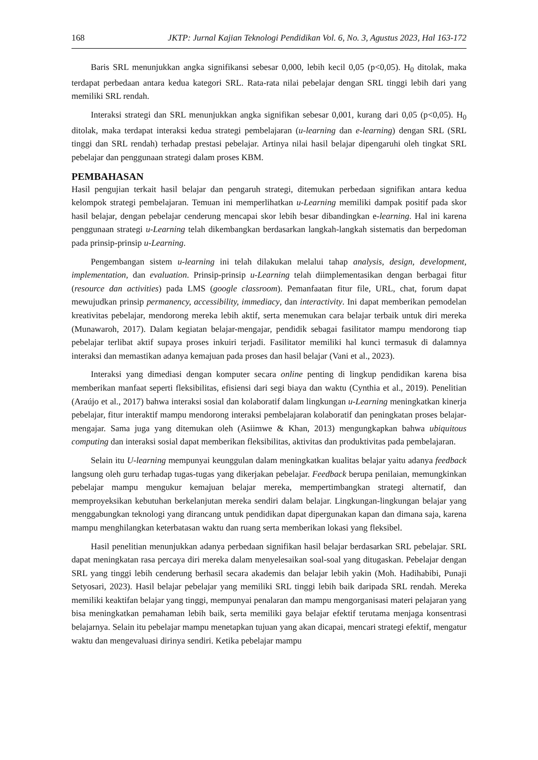168 JKTP: Jurnal Kajian Teknologi Pendidikan Vol. 6, No. 3, Agustus 2023, Hal 163-172
Baris SRL menunjukkan angka signifikansi sebesar 0,000, lebih kecil 0,05 (p<0,05). H<sub>0</sub> ditolak, maka terdapat perbedaan antara kedua kategori SRL. Rata-rata nilai pebelajar dengan SRL tinggi lebih dari yang memiliki SRL rendah.
Interaksi strategi dan SRL menunjukkan angka signifikan sebesar 0,001, kurang dari 0,05 (p<0,05). H<sub>0</sub> ditolak, maka terdapat interaksi kedua strategi pembelajaran (u-learning dan e-learning) dengan SRL (SRL tinggi dan SRL rendah) terhadap prestasi pebelajar. Artinya nilai hasil belajar dipengaruhi oleh tingkat SRL pebelajar dan penggunaan strategi dalam proses KBM.
PEMBAHASAN
Hasil pengujian terkait hasil belajar dan pengaruh strategi, ditemukan perbedaan signifikan antara kedua kelompok strategi pembelajaran. Temuan ini memperlihatkan u-Learning memiliki dampak positif pada skor hasil belajar, dengan pebelajar cenderung mencapai skor lebih besar dibandingkan e-learning. Hal ini karena penggunaan strategi u-Learning telah dikembangkan berdasarkan langkah-langkah sistematis dan berpedoman pada prinsip-prinsip u-Learning.
Pengembangan sistem u-learning ini telah dilakukan melalui tahap analysis, design, development, implementation, dan evaluation. Prinsip-prinsip u-Learning telah diimplementasikan dengan berbagai fitur (resource dan activities) pada LMS (google classroom). Pemanfaatan fitur file, URL, chat, forum dapat mewujudkan prinsip permanency, accessibility, immediacy, dan interactivity. Ini dapat memberikan pemodelan kreativitas pebelajar, mendorong mereka lebih aktif, serta menemukan cara belajar terbaik untuk diri mereka (Munawaroh, 2017). Dalam kegiatan belajar-mengajar, pendidik sebagai fasilitator mampu mendorong tiap pebelajar terlibat aktif supaya proses inkuiri terjadi. Fasilitator memiliki hal kunci termasuk di dalamnya interaksi dan memastikan adanya kemajuan pada proses dan hasil belajar (Vani et al., 2023).
Interaksi yang dimediasi dengan komputer secara online penting di lingkup pendidikan karena bisa memberikan manfaat seperti fleksibilitas, efisiensi dari segi biaya dan waktu (Cynthia et al., 2019). Penelitian (Araújo et al., 2017) bahwa interaksi sosial dan kolaboratif dalam lingkungan u-Learning meningkatkan kinerja pebelajar, fitur interaktif mampu mendorong interaksi pembelajaran kolaboratif dan peningkatan proses belajar-mengajar. Sama juga yang ditemukan oleh (Asiimwe & Khan, 2013) mengungkapkan bahwa ubiquitous computing dan interaksi sosial dapat memberikan fleksibilitas, aktivitas dan produktivitas pada pembelajaran.
Selain itu U-learning mempunyai keunggulan dalam meningkatkan kualitas belajar yaitu adanya feedback langsung oleh guru terhadap tugas-tugas yang dikerjakan pebelajar. Feedback berupa penilaian, memungkinkan pebelajar mampu mengukur kemajuan belajar mereka, mempertimbangkan strategi alternatif, dan memproyeksikan kebutuhan berkelanjutan mereka sendiri dalam belajar. Lingkungan-lingkungan belajar yang menggabungkan teknologi yang dirancang untuk pendidikan dapat dipergunakan kapan dan dimana saja, karena mampu menghilangkan keterbatasan waktu dan ruang serta memberikan lokasi yang fleksibel.
Hasil penelitian menunjukkan adanya perbedaan signifikan hasil belajar berdasarkan SRL pebelajar. SRL dapat meningkatan rasa percaya diri mereka dalam menyelesaikan soal-soal yang ditugaskan. Pebelajar dengan SRL yang tinggi lebih cenderung berhasil secara akademis dan belajar lebih yakin (Moh. Hadihabibi, Punaji Setyosari, 2023). Hasil belajar pebelajar yang memiliki SRL tinggi lebih baik daripada SRL rendah. Mereka memiliki keaktifan belajar yang tinggi, mempunyai penalaran dan mampu mengorganisasi materi pelajaran yang bisa meningkatkan pemahaman lebih baik, serta memiliki gaya belajar efektif terutama menjaga konsentrasi belajarnya. Selain itu pebelajar mampu menetapkan tujuan yang akan dicapai, mencari strategi efektif, mengatur waktu dan mengevaluasi dirinya sendiri. Ketika pebelajar mampu